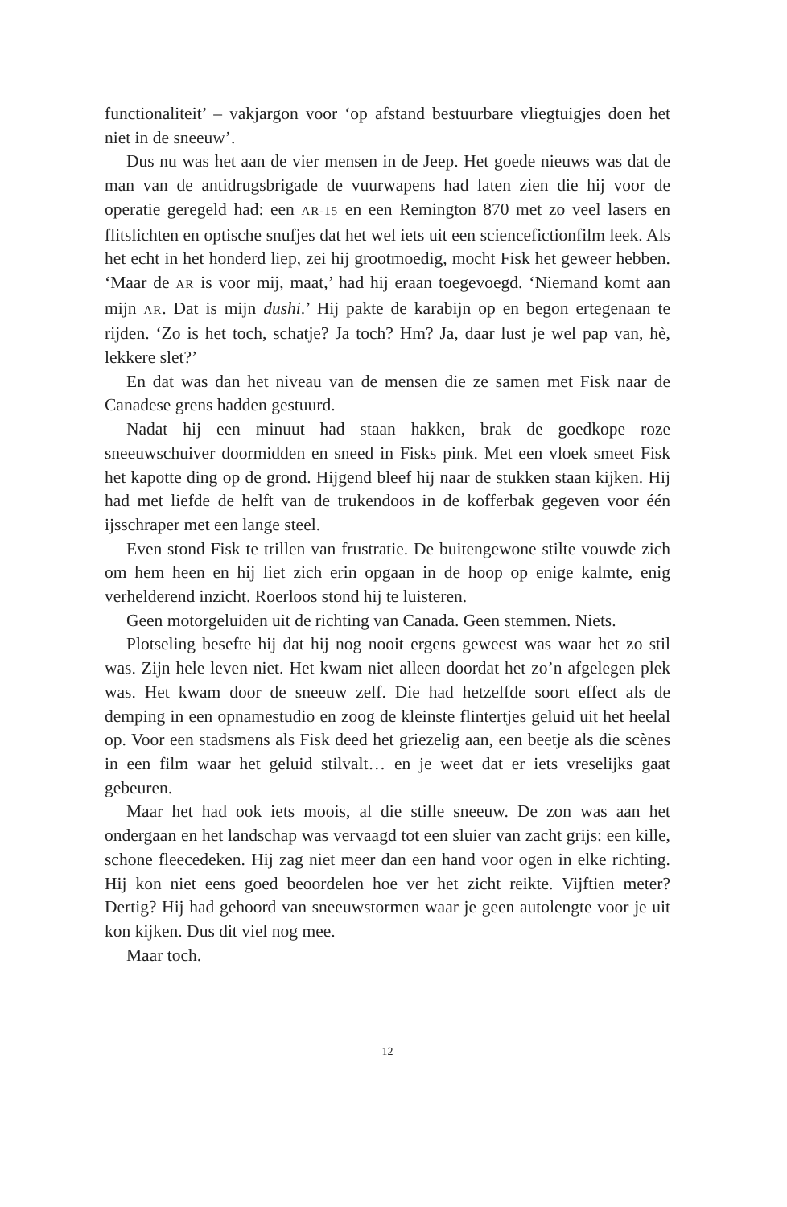functionaliteit’ – vakjargon voor ‘op afstand bestuurbare vliegtuigjes doen het niet in de sneeuw’.
Dus nu was het aan de vier mensen in de Jeep. Het goede nieuws was dat de man van de antidrugsbrigade de vuurwapens had laten zien die hij voor de operatie geregeld had: een AR-15 en een Remington 870 met zo veel lasers en flitslichten en optische snufjes dat het wel iets uit een sciencefictionfilm leek. Als het echt in het honderd liep, zei hij grootmoedig, mocht Fisk het geweer hebben. ‘Maar de AR is voor mij, maat,’ had hij eraan toegevoegd. ‘Niemand komt aan mijn AR. Dat is mijn dushi.’ Hij pakte de karabijn op en begon ertegenaan te rijden. ‘Zo is het toch, schatje? Ja toch? Hm? Ja, daar lust je wel pap van, hè, lekkere slet?’
En dat was dan het niveau van de mensen die ze samen met Fisk naar de Canadese grens hadden gestuurd.
Nadat hij een minuut had staan hakken, brak de goedkope roze sneeuwschuiver doormidden en sneed in Fisks pink. Met een vloek smeet Fisk het kapotte ding op de grond. Hijgend bleef hij naar de stukken staan kijken. Hij had met liefde de helft van de trukendoos in de kofferbak gegeven voor één ijsschraper met een lange steel.
Even stond Fisk te trillen van frustratie. De buitengewone stilte vouwde zich om hem heen en hij liet zich erin opgaan in de hoop op enige kalmte, enig verhelderend inzicht. Roerloos stond hij te luisteren.
Geen motorgeluiden uit de richting van Canada. Geen stemmen. Niets.
Plotseling besefte hij dat hij nog nooit ergens geweest was waar het zo stil was. Zijn hele leven niet. Het kwam niet alleen doordat het zo’n afgelegen plek was. Het kwam door de sneeuw zelf. Die had hetzelfde soort effect als de demping in een opnamestudio en zoog de kleinste flintertjes geluid uit het heelal op. Voor een stadsmens als Fisk deed het griezelig aan, een beetje als die scènes in een film waar het geluid stilvalt… en je weet dat er iets vreselijks gaat gebeuren.
Maar het had ook iets moois, al die stille sneeuw. De zon was aan het ondergaan en het landschap was vervaagd tot een sluier van zacht grijs: een kille, schone fleecedeken. Hij zag niet meer dan een hand voor ogen in elke richting. Hij kon niet eens goed beoordelen hoe ver het zicht reikte. Vijftien meter? Dertig? Hij had gehoord van sneeuwstormen waar je geen autolengte voor je uit kon kijken. Dus dit viel nog mee.
Maar toch.
12